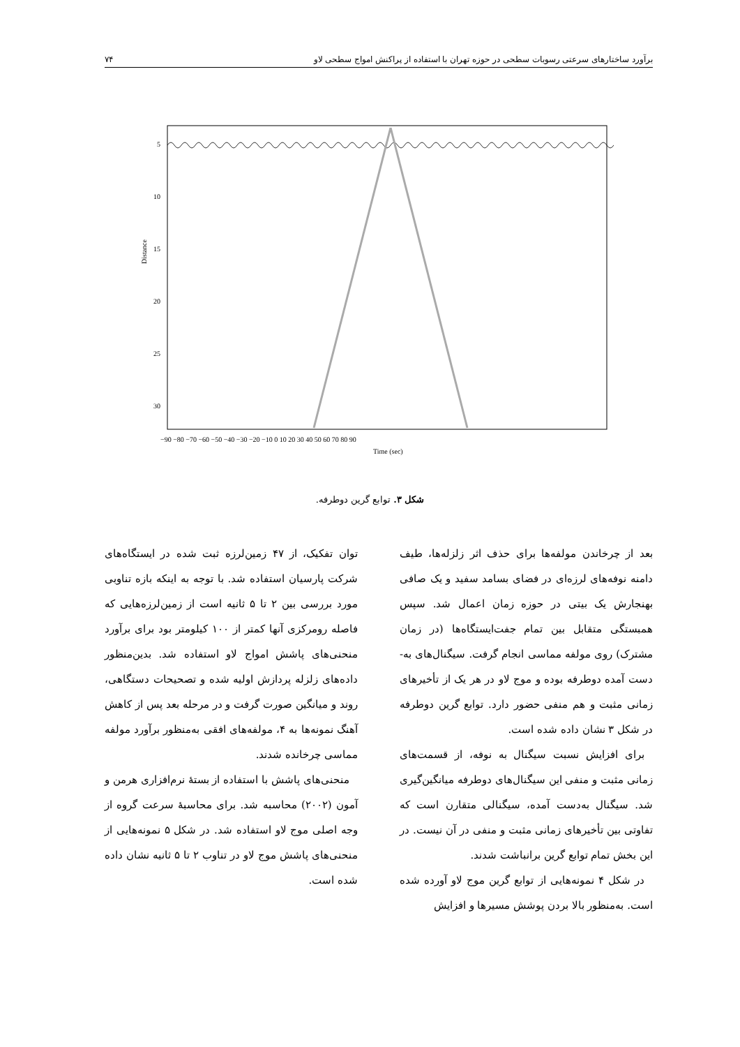برآورد ساختارهای سرعتی رسوبات سطحی در حوزه تهران با استفاده از پراکنش امواج سطحی لاو ۷۴
5
10
15
20
25
30
−90 −80 −70 −60 −50 −40 −30 −20 −10 0 10 20 30 40 50 60 70 80 90
Time (sec)
Distance
شکل ۳. توابع گرین دوطرفه.
بعد از چرخاندن مولفه‌ها برای حذف اثر زلزله‌ها، طیف دامنه نوفه‌های لرزه‌ای در فضای بسامد سفید و یک صافی بهنجارش یک بیتی در حوزه زمان اعمال شد. سپس همبستگی متقابل بین تمام جفت‌ایستگاه‌ها (در زمان مشترک) روی مولفه مماسی انجام گرفت. سیگنال‌های به-دست آمده دوطرفه بوده و موج لاو در هر یک از تأخیرهای زمانی مثبت و هم منفی حضور دارد. توابع گرین دوطرفه در شکل ۳ نشان داده شده است.
برای افزایش نسبت سیگنال به نوفه، از قسمت‌های زمانی مثبت و منفی این سیگنال‌های دوطرفه میانگین‌گیری شد. سیگنال به‌دست آمده، سیگنالی متقارن است که تفاوتی بین تأخیرهای زمانی مثبت و منفی در آن نیست. در این بخش تمام توابع گرین برانباشت شدند.
در شکل ۴ نمونه‌هایی از توابع گرین موج لاو آورده شده است. به‌منظور بالا بردن پوشش مسیرها و افزایش
توان تفکیک، از ۴۷ زمین‌لرزه ثبت شده در ایستگاه‌های شرکت پارسیان استفاده شد. با توجه به اینکه بازه تناوبی مورد بررسی بین ۲ تا ۵ ثانیه است از زمین‌لرزه‌هایی که فاصله رومرکزی آنها کمتر از ۱۰۰ کیلومتر بود برای برآورد منحنی‌های پاشش امواج لاو استفاده شد. بدین‌منظور داده‌های زلزله پردازش اولیه شده و تصحیحات دستگاهی، روند و میانگین صورت گرفت و در مرحله بعد پس از کاهش آهنگ نمونه‌ها به ۴، مولفه‌های افقی به‌منظور برآورد مولفه مماسی چرخانده شدند.
منحنی‌های پاشش با استفاده از بستهٔ نرم‌افزاری هرمن و آمون (۲۰۰۲) محاسبه شد. برای محاسبهٔ سرعت گروه از وجه اصلی موج لاو استفاده شد. در شکل ۵ نمونه‌هایی از منحنی‌های پاشش موج لاو در تناوب ۲ تا ۵ ثانیه نشان داده شده است.